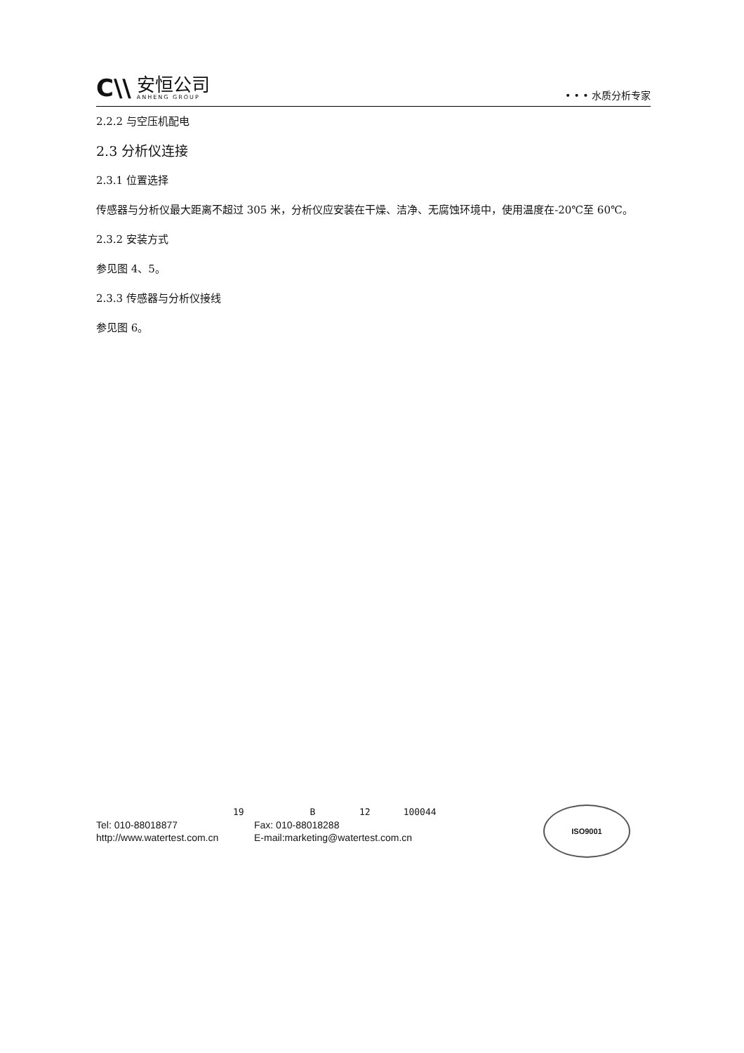C\\
安恒公司
ANHENG GROUP
• • • 水质分析专家
2.2.2 与空压机配电
2.3 分析仪连接
2.3.1 位置选择
传感器与分析仪最大距离不超过 305 米，分析仪应安装在干燥、洁净、无腐蚀环境中，使用温度在-20℃至 60℃。
2.3.2 安装方式
参见图 4、5。
2.3.3 传感器与分析仪接线
参见图 6。
19 B 12 100044
Tel: 010-88018877 Fax: 010-88018288
http://www.watertest.com.cn E-mail:marketing@watertest.com.cn
ISO9001